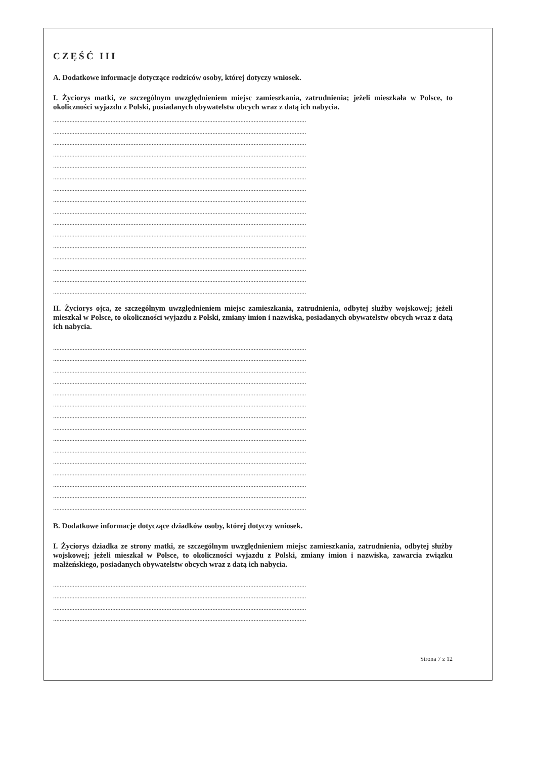CZĘŚĆ III
A. Dodatkowe informacje dotyczące rodziców osoby, której dotyczy wniosek.
I. Życiorys matki, ze szczególnym uwzględnieniem miejsc zamieszkania, zatrudnienia; jeżeli mieszkała w Polsce, to okoliczności wyjazdu z Polski, posiadanych obywatelstw obcych wraz z datą ich nabycia.
..........................................................................................................................................................
..........................................................................................................................................................
..........................................................................................................................................................
..........................................................................................................................................................
..........................................................................................................................................................
..........................................................................................................................................................
..........................................................................................................................................................
..........................................................................................................................................................
..........................................................................................................................................................
..........................................................................................................................................................
..........................................................................................................................................................
..........................................................................................................................................................
..........................................................................................................................................................
..........................................................................................................................................................
..........................................................................................................................................................
..........................................................................................................................................................
II. Życiorys ojca, ze szczególnym uwzględnieniem miejsc zamieszkania, zatrudnienia, odbytej służby wojskowej; jeżeli mieszkał w Polsce, to okoliczności wyjazdu z Polski, zmiany imion i nazwiska, posiadanych obywatelstw obcych wraz z datą ich nabycia.
..........................................................................................................................................................
..........................................................................................................................................................
..........................................................................................................................................................
..........................................................................................................................................................
..........................................................................................................................................................
..........................................................................................................................................................
..........................................................................................................................................................
..........................................................................................................................................................
..........................................................................................................................................................
..........................................................................................................................................................
..........................................................................................................................................................
..........................................................................................................................................................
..........................................................................................................................................................
..........................................................................................................................................................
..........................................................................................................................................................
B. Dodatkowe informacje dotyczące dziadków osoby, której dotyczy wniosek.
I. Życiorys dziadka ze strony matki, ze szczególnym uwzględnieniem miejsc zamieszkania, zatrudnienia, odbytej służby wojskowej; jeżeli mieszkał w Polsce, to okoliczności wyjazdu z Polski, zmiany imion i nazwiska, zawarcia związku małżeńskiego, posiadanych obywatelstw obcych wraz z datą ich nabycia.
..........................................................................................................................................................
..........................................................................................................................................................
..........................................................................................................................................................
..........................................................................................................................................................
Strona 7 z 12